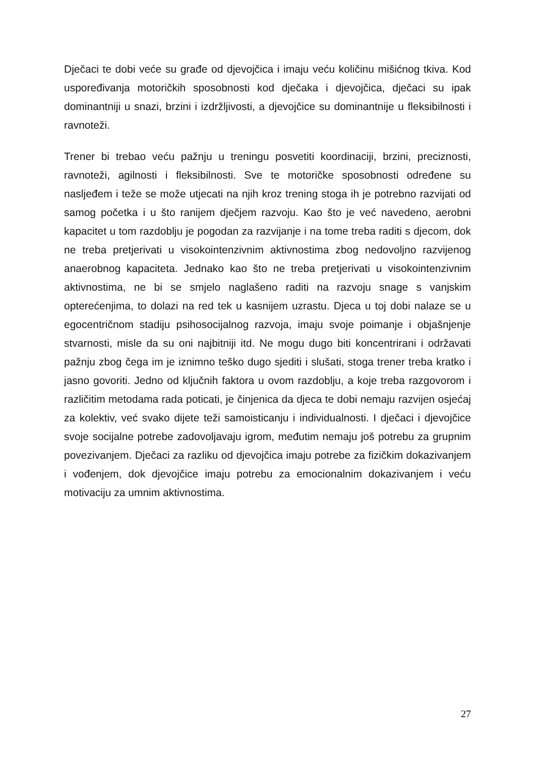Dječaci te dobi veće su građe od djevojčica i imaju veću količinu mišićnog tkiva. Kod uspoređivanja motoričkih sposobnosti kod dječaka i djevojčica, dječaci su ipak dominantniji u snazi, brzini i izdržljivosti, a djevojčice su dominantnije u fleksibilnosti i ravnoteži.
Trener bi trebao veću pažnju u treningu posvetiti koordinaciji, brzini, preciznosti, ravnoteži, agilnosti i fleksibilnosti. Sve te motoričke sposobnosti određene su nasljeđem i teže se može utjecati na njih kroz trening stoga ih je potrebno razvijati od samog početka i u što ranijem dječjem razvoju. Kao što je već navedeno, aerobni kapacitet u tom razdoblju je pogodan za razvijanje i na tome treba raditi s djecom, dok ne treba pretjerivati u visokointenzivnim aktivnostima zbog nedovoljno razvijenog anaerobnog kapaciteta. Jednako kao što ne treba pretjerivati u visokointenzivnim aktivnostima, ne bi se smjelo naglašeno raditi na razvoju snage s vanjskim opterećenjima, to dolazi na red tek u kasnijem uzrastu. Djeca u toj dobi nalaze se u egocentričnom stadiju psihosocijalnog razvoja, imaju svoje poimanje i objašnjenje stvarnosti, misle da su oni najbitniji itd. Ne mogu dugo biti koncentrirani i održavati pažnju zbog čega im je iznimno teško dugo sjediti i slušati, stoga trener treba kratko i jasno govoriti. Jedno od ključnih faktora u ovom razdoblju, a koje treba razgovorom i različitim metodama rada poticati, je činjenica da djeca te dobi nemaju razvijen osjećaj za kolektiv, već svako dijete teži samoisticanju i individualnosti. I dječaci i djevojčice svoje socijalne potrebe zadovoljavaju igrom, međutim nemaju još potrebu za grupnim povezivanjem. Dječaci za razliku od djevojčica imaju potrebe za fizičkim dokazivanjem i vođenjem, dok djevojčice imaju potrebu za emocionalnim dokazivanjem i veću motivaciju za umnim aktivnostima.
27